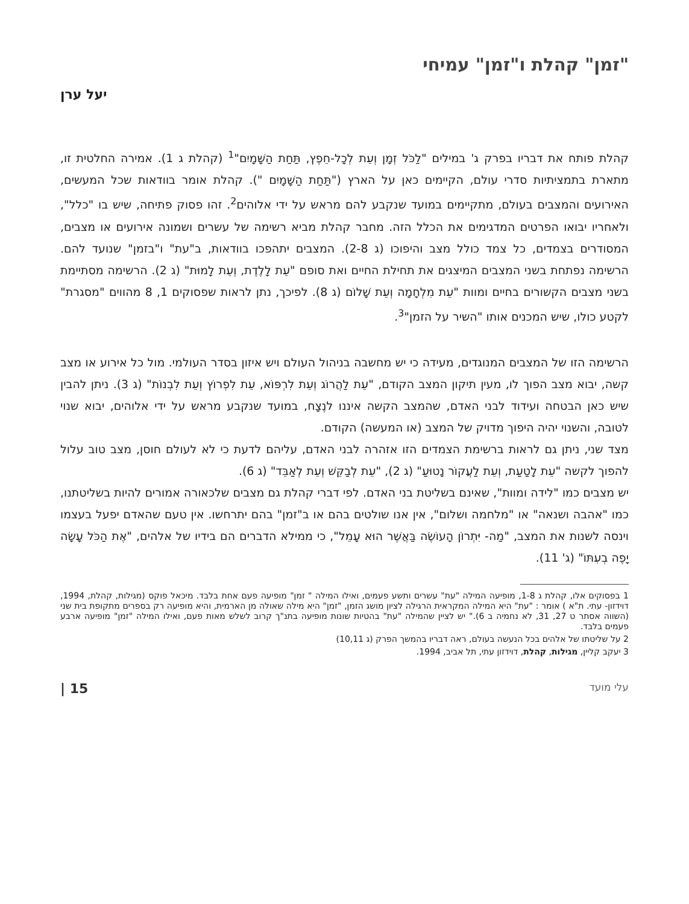"זמן" קהלת ו"זמן" עמיחי
יעל ערן
קהלת פותח את דבריו בפרק ג' במילים "לַכֹּל זְמָן וְעֵת לְכָל-חֵפֶץ, תַּחַת הַשָּׁמָיִם"<sup>1</sup> (קהלת ג 1). אמירה החלטית זו, מתארת בתמציתיות סדרי עולם, הקיימים כאן על הארץ ("תַּחַת הַשָּׁמָיִם "). קהלת אומר בוודאות שכל המעשים, האירועים והמצבים בעולם, מתקיימים במועד שנקבע להם מראש על ידי אלוהים<sup>2</sup>. זהו פסוק פתיחה, שיש בו "כלל", ולאחריו יבואו הפרטים המדגימים את הכלל הזה. מחבר קהלת מביא רשימה של עשרים ושמונה אירועים או מצבים, המסודרים בצמדים, כל צמד כולל מצב והיפוכו (ג 2-8). המצבים יתהפכו בוודאות, ב"עת" ו"בזמן" שנועד להם. הרשימה נפתחת בשני המצבים המיצגים את תחילת החיים ואת סופם "עֵת לָלֶדֶת, וְעֵת לָמוּת" (ג 2). הרשימה מסתיימת בשני מצבים הקשורים בחיים ומוות "עֵת מִלְחָמָה וְעֵת שָׁלוֹם (ג 8). לפיכך, נתן לראות שפסוקים 1, 8 מהווים "מסגרת" לקטע כולו, שיש המכנים אותו "השיר על הזמן"<sup>3</sup>.
הרשימה הזו של המצבים המנוגדים, מעידה כי יש מחשבה בניהול העולם ויש איזון בסדר העולמי. מול כל אירוע או מצב קשה, יבוא מצב הפוך לו, מעין תיקון המצב הקודם, "עֵת לַהֲרוֹג וְעֵת לִרְפּוֹא, עֵת לִפְרוֹץ וְעֵת לִבְנוֹת" (ג 3). ניתן להבין שיש כאן הבטחה ועידוד לבני האדם, שהמצב הקשה איננו לנֶצָח, במועד שנקבע מראש על ידי אלוהים, יבוא שנוי לטובה, והשנוי יהיה היפוך מדויק של המצב (או המעשה) הקודם.
מצד שני, ניתן גם לראות ברשימת הצמדים הזו אזהרה לבני האדם, עליהם לדעת כי לא לעולם חוסן, מצב טוב עלול להפוך לקשה "עֵת לָטַעַת, וְעֵת לַעֲקוֹר נָטוּעַ" (ג 2), "עֵת לְבַקֵּשׁ וְעֵת לְאַבֵּד" (ג 6).
יש מצבים כמו "לידה ומוות", שאינם בשליטת בני האדם. לפי דברי קהלת גם מצבים שלכאורה אמורים להיות בשליטתנו, כמו "אהבה ושנאה" או "מלחמה ושלום", אין אנו שולטים בהם או ב"זמן" בהם יתרחשו. אין טעם שהאדם יפעל בעצמו וינסה לשנות את המצב, "מַה- יִּתְרוֹן הָעוֹשֶׂה בַּאֲשֶׁר הוּא עָמֵל", כי ממילא הדברים הם בידיו של אלהים, "אֶת הַכֹּל עָשָׂה יָפֶה בְעִתּוֹ" (ג' 11).
1 בפסוקים אלו, קהלת ג 1-8, מופיעה המילה "עת" עשרים ותשע פעמים, ואילו המילה " זמן" מופיעה פעם אחת בלבד. מיכאל פוקס (מגילות, קהלת, 1994, דוידזון- עתי. ת"א ) אומר : "עת" היא המילה המקראית הרגילה לציון מושג הזמן, "זמן" היא מילה שאולה מן הארמית, והיא מופיעה רק בספרים מתקופת בית שני (השווה אסתר ט 27, 31, לא נחמיה ב 6)." יש לציין שהמילה "עת" בהטיות שונות מופיעה בתנ"ך קרוב לשלש מאות פעם, ואילו המילה "זמן" מופיעה ארבע פעמים בלבד.
2 על שליטתו של אלהים בכל הנעשה בעולם, ראה דבריו בהמשך הפרק (ג 10,11)
3 יעקב קליין, מגילות, קהלת, דוידזון עתי, תל אביב, 1994.
עלי מועד 15 |